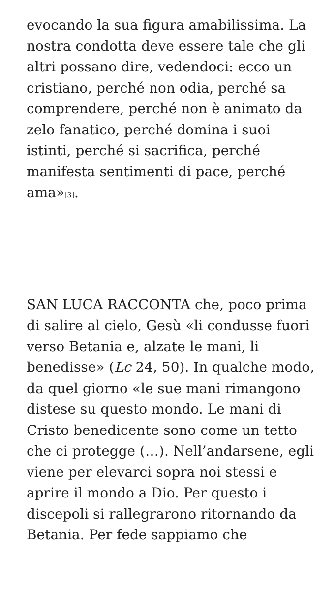evocando la sua figura amabilissima. La nostra condotta deve essere tale che gli altri possano dire, vedendoci: ecco un cristiano, perché non odia, perché sa comprendere, perché non è animato da zelo fanatico, perché domina i suoi istinti, perché si sacrifica, perché manifesta sentimenti di pace, perché ama»[3].
SAN LUCA RACCONTA che, poco prima di salire al cielo, Gesù «li condusse fuori verso Betania e, alzate le mani, li benedisse» (Lc 24, 50). In qualche modo, da quel giorno «le sue mani rimangono distese su questo mondo. Le mani di Cristo benedicente sono come un tetto che ci protegge (…). Nell’andarsene, egli viene per elevarci sopra noi stessi e aprire il mondo a Dio. Per questo i discepoli si rallegrarono ritornando da Betania. Per fede sappiamo che